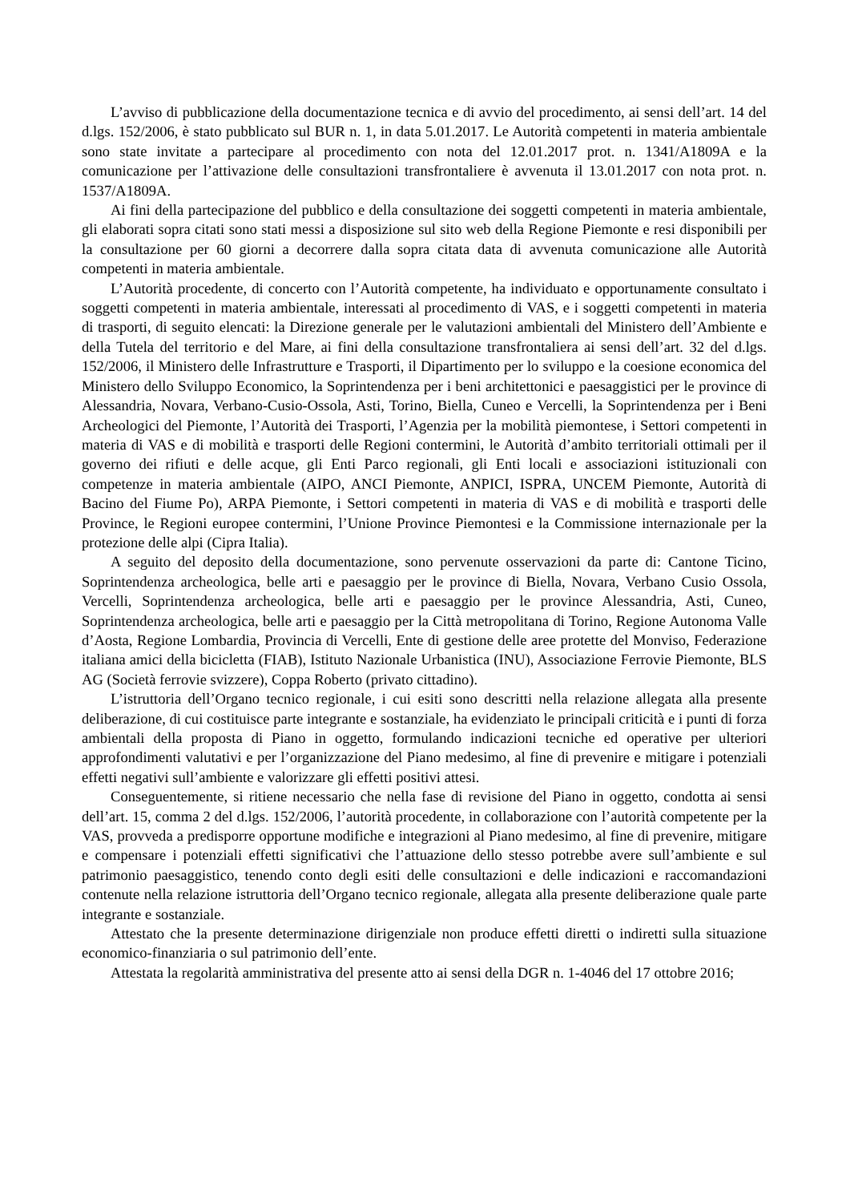L’avviso di pubblicazione della documentazione tecnica e di avvio del procedimento, ai sensi dell’art. 14 del d.lgs. 152/2006, è stato pubblicato sul BUR n. 1, in data 5.01.2017. Le Autorità competenti in materia ambientale sono state invitate a partecipare al procedimento con nota del 12.01.2017 prot. n. 1341/A1809A e la comunicazione per l’attivazione delle consultazioni transfrontaliere è avvenuta il 13.01.2017 con nota prot. n. 1537/A1809A.
Ai fini della partecipazione del pubblico e della consultazione dei soggetti competenti in materia ambientale, gli elaborati sopra citati sono stati messi a disposizione sul sito web della Regione Piemonte e resi disponibili per la consultazione per 60 giorni a decorrere dalla sopra citata data di avvenuta comunicazione alle Autorità competenti in materia ambientale.
L’Autorità procedente, di concerto con l’Autorità competente, ha individuato e opportunamente consultato i soggetti competenti in materia ambientale, interessati al procedimento di VAS, e i soggetti competenti in materia di trasporti, di seguito elencati: la Direzione generale per le valutazioni ambientali del Ministero dell’Ambiente e della Tutela del territorio e del Mare, ai fini della consultazione transfrontaliera ai sensi dell’art. 32 del d.lgs. 152/2006, il Ministero delle Infrastrutture e Trasporti, il Dipartimento per lo sviluppo e la coesione economica del Ministero dello Sviluppo Economico, la Soprintendenza per i beni architettonici e paesaggistici per le province di Alessandria, Novara, Verbano-Cusio-Ossola, Asti, Torino, Biella, Cuneo e Vercelli, la Soprintendenza per i Beni Archeologici del Piemonte, l’Autorità dei Trasporti, l’Agenzia per la mobilità piemontese, i Settori competenti in materia di VAS e di mobilità e trasporti delle Regioni contermini, le Autorità d’ambito territoriali ottimali per il governo dei rifiuti e delle acque, gli Enti Parco regionali, gli Enti locali e associazioni istituzionali con competenze in materia ambientale (AIPO, ANCI Piemonte, ANPICI, ISPRA, UNCEM Piemonte, Autorità di Bacino del Fiume Po), ARPA Piemonte, i Settori competenti in materia di VAS e di mobilità e trasporti delle Province, le Regioni europee contermini, l’Unione Province Piemontesi e la Commissione internazionale per la protezione delle alpi (Cipra Italia).
A seguito del deposito della documentazione, sono pervenute osservazioni da parte di: Cantone Ticino, Soprintendenza archeologica, belle arti e paesaggio per le province di Biella, Novara, Verbano Cusio Ossola, Vercelli, Soprintendenza archeologica, belle arti e paesaggio per le province Alessandria, Asti, Cuneo, Soprintendenza archeologica, belle arti e paesaggio per la Città metropolitana di Torino, Regione Autonoma Valle d’Aosta, Regione Lombardia, Provincia di Vercelli, Ente di gestione delle aree protette del Monviso, Federazione italiana amici della bicicletta (FIAB), Istituto Nazionale Urbanistica (INU), Associazione Ferrovie Piemonte, BLS AG (Società ferrovie svizzere), Coppa Roberto (privato cittadino).
L’istruttoria dell’Organo tecnico regionale, i cui esiti sono descritti nella relazione allegata alla presente deliberazione, di cui costituisce parte integrante e sostanziale, ha evidenziato le principali criticità e i punti di forza ambientali della proposta di Piano in oggetto, formulando indicazioni tecniche ed operative per ulteriori approfondimenti valutativi e per l’organizzazione del Piano medesimo, al fine di prevenire e mitigare i potenziali effetti negativi sull’ambiente e valorizzare gli effetti positivi attesi.
Conseguentemente, si ritiene necessario che nella fase di revisione del Piano in oggetto, condotta ai sensi dell’art. 15, comma 2 del d.lgs. 152/2006, l’autorità procedente, in collaborazione con l’autorità competente per la VAS, provveda a predisporre opportune modifiche e integrazioni al Piano medesimo, al fine di prevenire, mitigare e compensare i potenziali effetti significativi che l’attuazione dello stesso potrebbe avere sull’ambiente e sul patrimonio paesaggistico, tenendo conto degli esiti delle consultazioni e delle indicazioni e raccomandazioni contenute nella relazione istruttoria dell’Organo tecnico regionale, allegata alla presente deliberazione quale parte integrante e sostanziale.
Attestato che la presente determinazione dirigenziale non produce effetti diretti o indiretti sulla situazione economico-finanziaria o sul patrimonio dell’ente.
Attestata la regolarità amministrativa del presente atto ai sensi della DGR n. 1-4046 del 17 ottobre 2016;